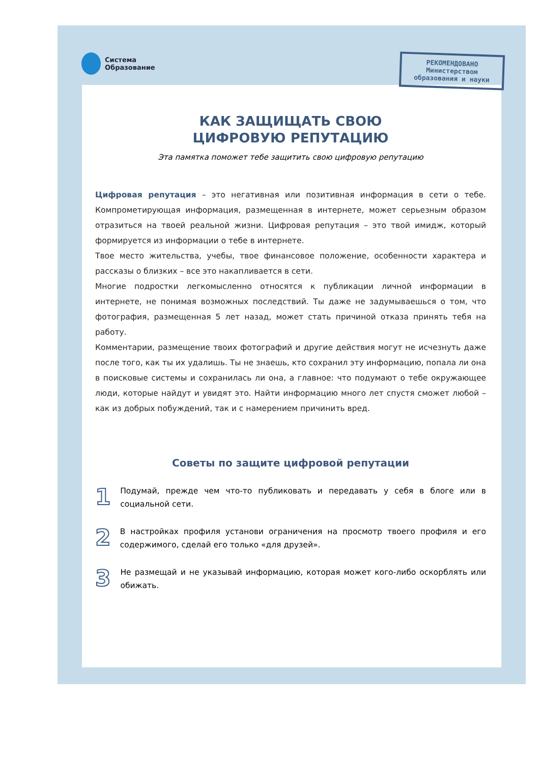Система
Образование
КАК ЗАЩИЩАТЬ СВОЮ
ЦИФРОВУЮ РЕПУТАЦИЮ
Эта памятка поможет тебе защитить свою цифровую репутацию
Цифровая репутация – это негативная или позитивная информация в сети о тебе. Компрометирующая информация, размещенная в интернете, может серьезным образом отразиться на твоей реальной жизни. Цифровая репутация – это твой имидж, который формируется из информации о тебе в интернете.
Твое место жительства, учебы, твое финансовое положение, особенности характера и рассказы о близких – все это накапливается в сети.
Многие подростки легкомысленно относятся к публикации личной информации в интернете, не понимая возможных последствий. Ты даже не задумываешься о том, что фотография, размещенная 5 лет назад, может стать причиной отказа принять тебя на работу.
Комментарии, размещение твоих фотографий и другие действия могут не исчезнуть даже после того, как ты их удалишь. Ты не знаешь, кто сохранил эту информацию, попала ли она в поисковые системы и сохранилась ли она, а главное: что подумают о тебе окружающее люди, которые найдут и увидят это. Найти информацию много лет спустя сможет любой – как из добрых побуждений, так и с намерением причинить вред.
Советы по защите цифровой репутации
1
Подумай, прежде чем что-то публиковать и передавать у себя в блоге или в социальной сети.
2
В настройках профиля установи ограничения на просмотр твоего профиля и его содержимого, сделай его только «для друзей».
3
Не размещай и не указывай информацию, которая может кого-либо оскорблять или обижать.
РЕКОМЕНДОВАНО
Министерством
образования и науки